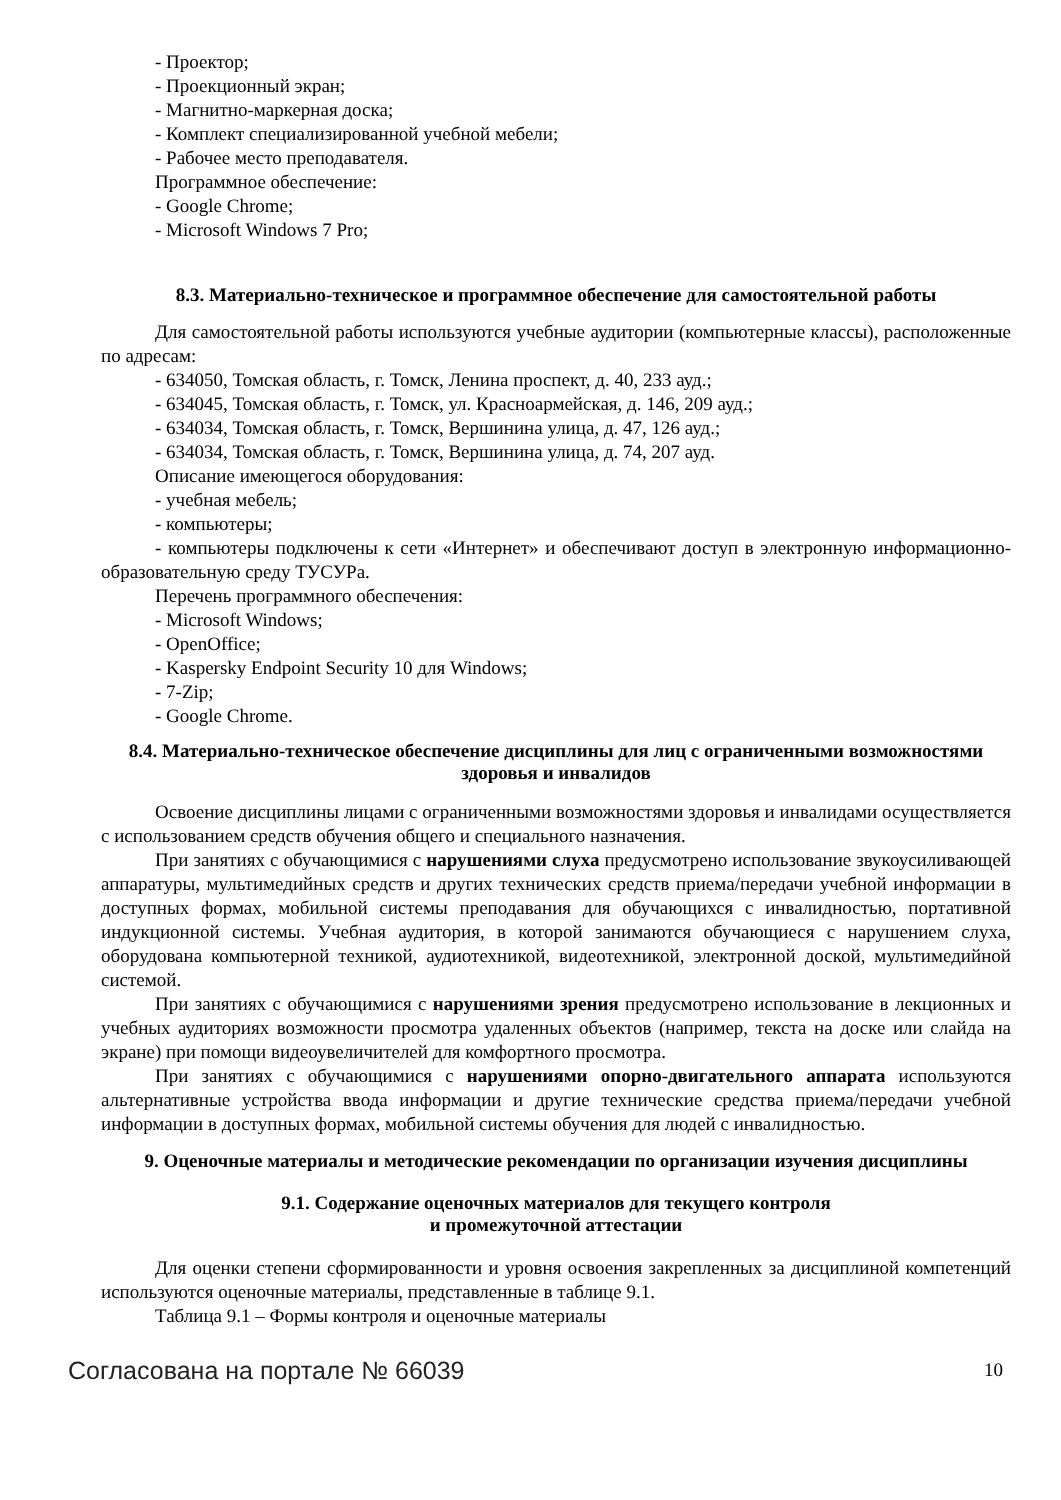- Проектор;
- Проекционный экран;
- Магнитно-маркерная доска;
- Комплект специализированной учебной мебели;
- Рабочее место преподавателя.
Программное обеспечение:
- Google Chrome;
- Microsoft Windows 7 Pro;
8.3. Материально-техническое и программное обеспечение для самостоятельной работы
Для самостоятельной работы используются учебные аудитории (компьютерные классы), расположенные по адресам:
- 634050, Томская область, г. Томск, Ленина проспект, д. 40, 233 ауд.;
- 634045, Томская область, г. Томск, ул. Красноармейская, д. 146, 209 ауд.;
- 634034, Томская область, г. Томск, Вершинина улица, д. 47, 126 ауд.;
- 634034, Томская область, г. Томск, Вершинина улица, д. 74, 207 ауд.
Описание имеющегося оборудования:
- учебная мебель;
- компьютеры;
- компьютеры подключены к сети «Интернет» и обеспечивают доступ в электронную информационно-образовательную среду ТУСУРа.
Перечень программного обеспечения:
- Microsoft Windows;
- OpenOffice;
- Kaspersky Endpoint Security 10 для Windows;
- 7-Zip;
- Google Chrome.
8.4. Материально-техническое обеспечение дисциплины для лиц с ограниченными возможностями здоровья и инвалидов
Освоение дисциплины лицами с ограниченными возможностями здоровья и инвалидами осуществляется с использованием средств обучения общего и специального назначения.
При занятиях с обучающимися с нарушениями слуха предусмотрено использование звукоусиливающей аппаратуры, мультимедийных средств и других технических средств приема/передачи учебной информации в доступных формах, мобильной системы преподавания для обучающихся с инвалидностью, портативной индукционной системы. Учебная аудитория, в которой занимаются обучающиеся с нарушением слуха, оборудована компьютерной техникой, аудиотехникой, видеотехникой, электронной доской, мультимедийной системой.
При занятиях с обучающимися с нарушениями зрения предусмотрено использование в лекционных и учебных аудиториях возможности просмотра удаленных объектов (например, текста на доске или слайда на экране) при помощи видеоувеличителей для комфортного просмотра.
При занятиях с обучающимися с нарушениями опорно-двигательного аппарата используются альтернативные устройства ввода информации и другие технические средства приема/передачи учебной информации в доступных формах, мобильной системы обучения для людей с инвалидностью.
9. Оценочные материалы и методические рекомендации по организации изучения дисциплины
9.1. Содержание оценочных материалов для текущего контроля
и промежуточной аттестации
Для оценки степени сформированности и уровня освоения закрепленных за дисциплиной компетенций используются оценочные материалы, представленные в таблице 9.1.
Таблица 9.1 – Формы контроля и оценочные материалы
Согласована на портале № 66039 10